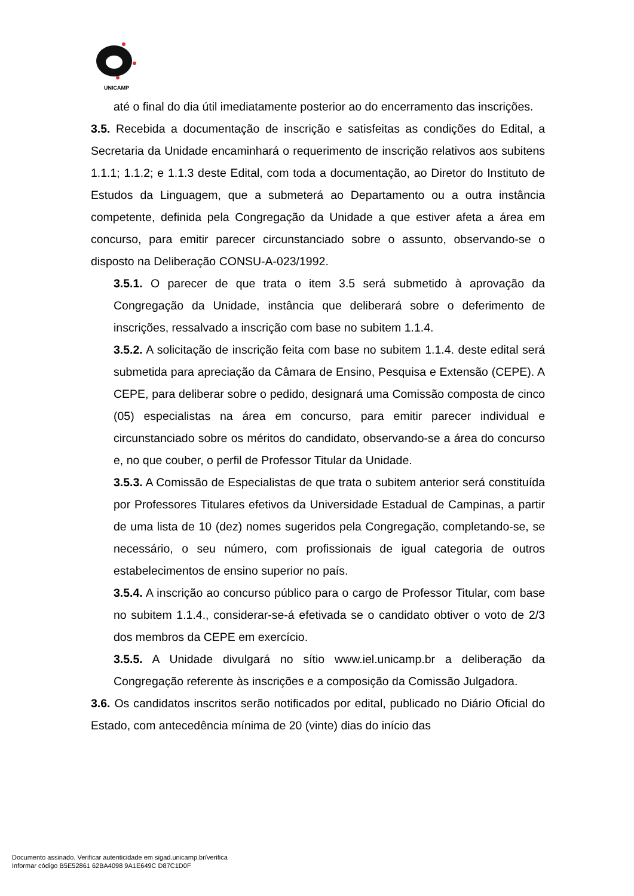UNICAMP
até o final do dia útil imediatamente posterior ao do encerramento das inscrições.
3.5. Recebida a documentação de inscrição e satisfeitas as condições do Edital, a Secretaria da Unidade encaminhará o requerimento de inscrição relativos aos subitens 1.1.1; 1.1.2; e 1.1.3 deste Edital, com toda a documentação, ao Diretor do Instituto de Estudos da Linguagem, que a submeterá ao Departamento ou a outra instância competente, definida pela Congregação da Unidade a que estiver afeta a área em concurso, para emitir parecer circunstanciado sobre o assunto, observando-se o disposto na Deliberação CONSU-A-023/1992.
3.5.1. O parecer de que trata o item 3.5 será submetido à aprovação da Congregação da Unidade, instância que deliberará sobre o deferimento de inscrições, ressalvado a inscrição com base no subitem 1.1.4.
3.5.2. A solicitação de inscrição feita com base no subitem 1.1.4. deste edital será submetida para apreciação da Câmara de Ensino, Pesquisa e Extensão (CEPE). A CEPE, para deliberar sobre o pedido, designará uma Comissão composta de cinco (05) especialistas na área em concurso, para emitir parecer individual e circunstanciado sobre os méritos do candidato, observando-se a área do concurso e, no que couber, o perfil de Professor Titular da Unidade.
3.5.3. A Comissão de Especialistas de que trata o subitem anterior será constituída por Professores Titulares efetivos da Universidade Estadual de Campinas, a partir de uma lista de 10 (dez) nomes sugeridos pela Congregação, completando-se, se necessário, o seu número, com profissionais de igual categoria de outros estabelecimentos de ensino superior no país.
3.5.4. A inscrição ao concurso público para o cargo de Professor Titular, com base no subitem 1.1.4., considerar-se-á efetivada se o candidato obtiver o voto de 2/3 dos membros da CEPE em exercício.
3.5.5. A Unidade divulgará no sítio www.iel.unicamp.br a deliberação da Congregação referente às inscrições e a composição da Comissão Julgadora.
3.6. Os candidatos inscritos serão notificados por edital, publicado no Diário Oficial do Estado, com antecedência mínima de 20 (vinte) dias do início das
Documento assinado. Verificar autenticidade em sigad.unicamp.br/verifica
Informar código B5E52861 62BA4098 9A1E649C D87C1D0F